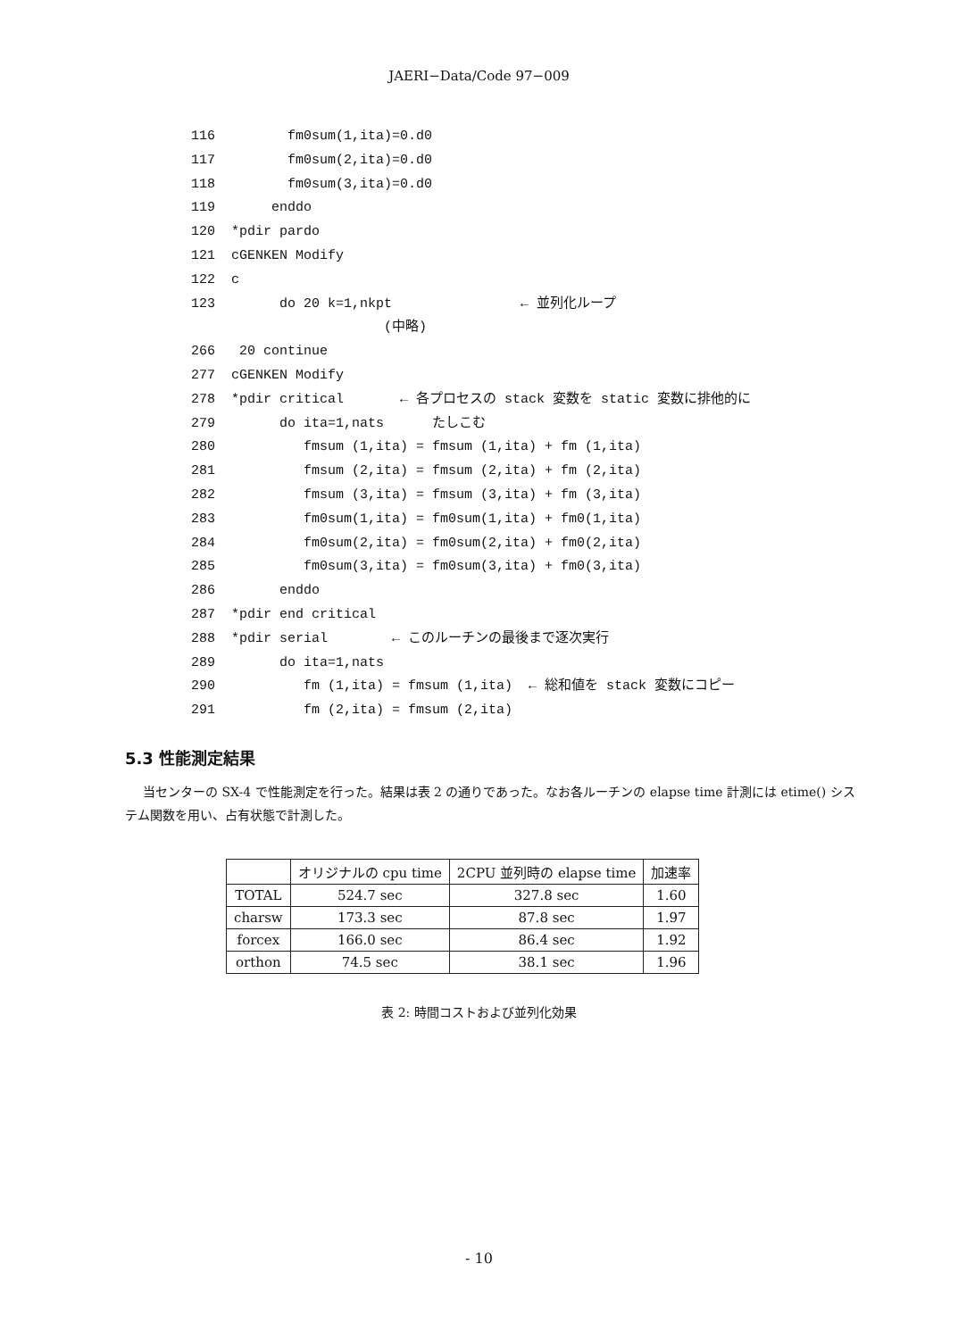JAERI−Data/Code 97−009
116 fm0sum(1,ita)=0.d0
117 fm0sum(2,ita)=0.d0
118 fm0sum(3,ita)=0.d0
119 enddo
120 *pdir pardo
121 cGENKEN Modify
122 c
123 do 20 k=1,nkpt ← 並列化ループ
(中略)
266 20 continue
277 cGENKEN Modify
278 *pdir critical ← 各プロセスの stack 変数を static 変数に排他的に
279 do ita=1,nats たしこむ
280 fmsum (1,ita) = fmsum (1,ita) + fm (1,ita)
281 fmsum (2,ita) = fmsum (2,ita) + fm (2,ita)
282 fmsum (3,ita) = fmsum (3,ita) + fm (3,ita)
283 fm0sum(1,ita) = fm0sum(1,ita) + fm0(1,ita)
284 fm0sum(2,ita) = fm0sum(2,ita) + fm0(2,ita)
285 fm0sum(3,ita) = fm0sum(3,ita) + fm0(3,ita)
286 enddo
287 *pdir end critical
288 *pdir serial ← このルーチンの最後まで逐次実行
289 do ita=1,nats
290 fm (1,ita) = fmsum (1,ita) ← 総和値を stack 変数にコピー
291 fm (2,ita) = fmsum (2,ita)
5.3 性能測定結果
当センターの SX-4 で性能測定を行った。結果は表 2 の通りであった。なお各ルーチンの elapse time 計測には etime() システム関数を用い、占有状態で計測した。
| | オリジナルの cpu time | 2CPU 並列時の elapse time | 加速率 |
| --- | --- | --- | --- |
| TOTAL | 524.7 sec | 327.8 sec | 1.60 |
| charsw | 173.3 sec | 87.8 sec | 1.97 |
| forcex | 166.0 sec | 86.4 sec | 1.92 |
| orthon | 74.5 sec | 38.1 sec | 1.96 |
表 2: 時間コストおよび並列化効果
- 10